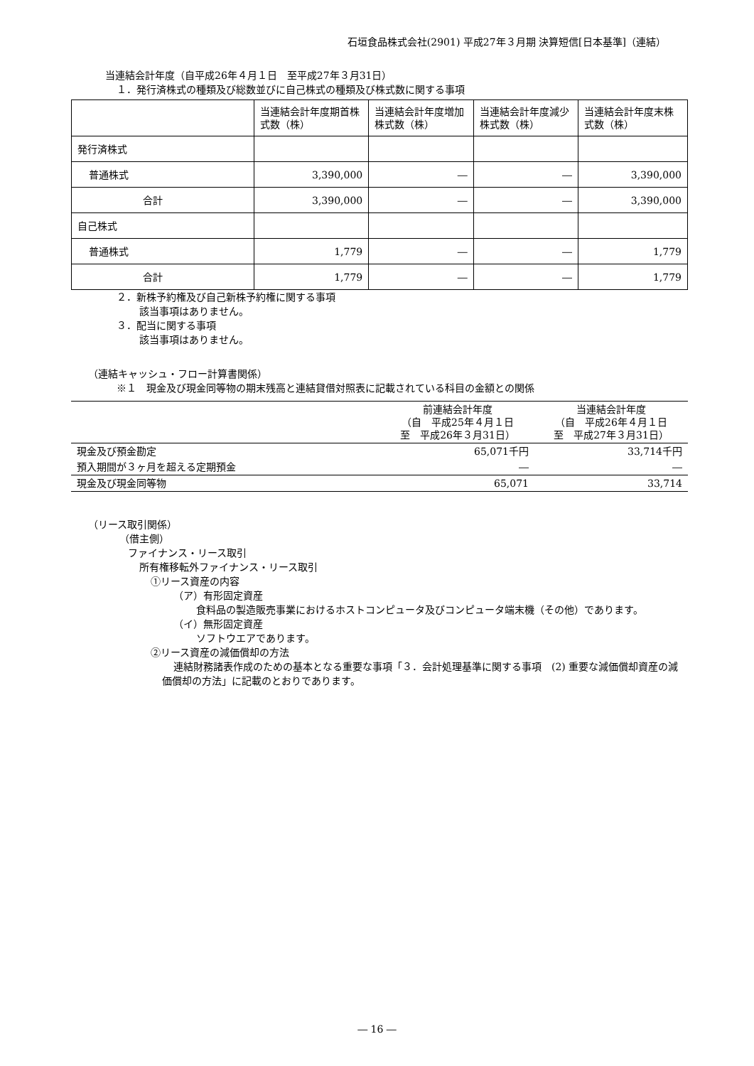石垣食品株式会社(2901) 平成27年３月期 決算短信[日本基準]（連結）
当連結会計年度（自平成26年４月１日　至平成27年３月31日）
１．発行済株式の種類及び総数並びに自己株式の種類及び株式数に関する事項
| | 当連結会計年度期首株式数（株） | 当連結会計年度増加株式数（株） | 当連結会計年度減少株式数（株） | 当連結会計年度末株式数（株） |
| 発行済株式 | | | | |
| 普通株式 | 3,390,000 | ― | ― | 3,390,000 |
| 合計 | 3,390,000 | ― | ― | 3,390,000 |
| 自己株式 | | | | |
| 普通株式 | 1,779 | ― | ― | 1,779 |
| 合計 | 1,779 | ― | ― | 1,779 |
２．新株予約権及び自己新株予約権に関する事項
該当事項はありません。
３．配当に関する事項
該当事項はありません。
（連結キャッシュ・フロー計算書関係）
※１　現金及び現金同等物の期末残高と連結貸借対照表に記載されている科目の金額との関係
| | 前連結会計年度 （自 平成25年４月１日 至 平成26年３月31日） | 当連結会計年度 （自 平成26年４月１日 至 平成27年３月31日） |
| 現金及び預金勘定 | 65,071千円 | 33,714千円 |
| 預入期間が３ヶ月を超える定期預金 | ― | ― |
| 現金及び現金同等物 | 65,071 | 33,714 |
（リース取引関係）
（借主側）
ファイナンス・リース取引
所有権移転外ファイナンス・リース取引
①リース資産の内容
（ア）有形固定資産
食料品の製造販売事業におけるホストコンピュータ及びコンピュータ端末機（その他）であります。
（イ）無形固定資産
ソフトウエアであります。
②リース資産の減価償却の方法
連結財務諸表作成のための基本となる重要な事項「３．会計処理基準に関する事項　(2) 重要な減価償却資産の減価償却の方法」に記載のとおりであります。
― 16 ―